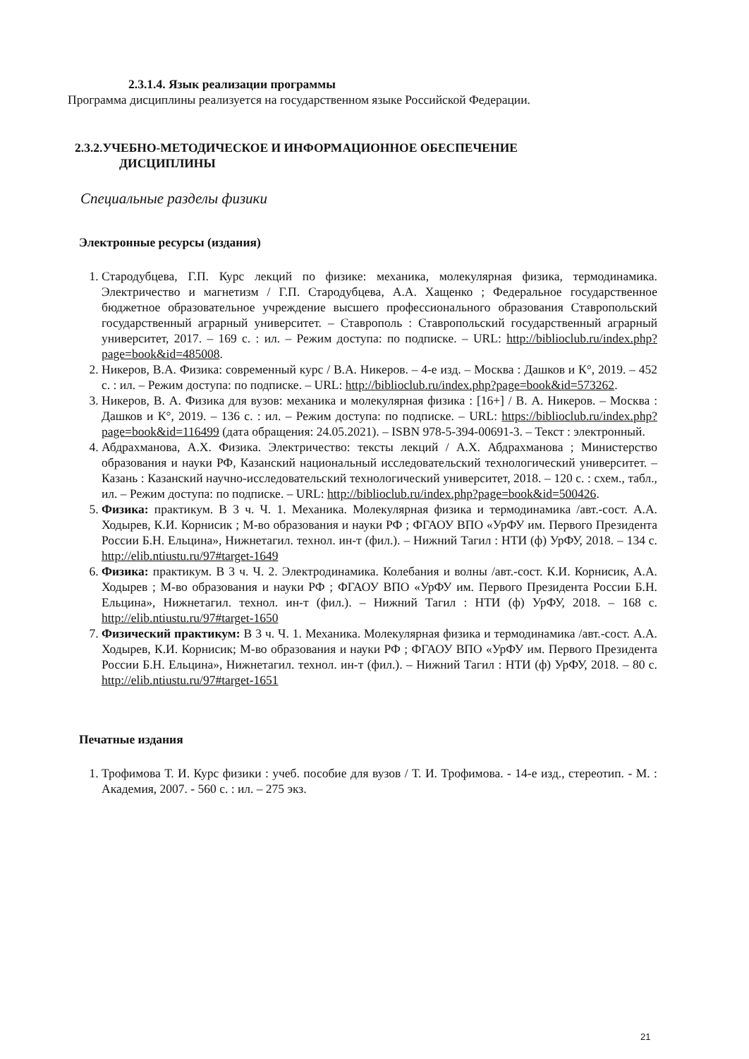2.3.1.4. Язык реализации программы
Программа дисциплины реализуется на государственном языке Российской Федерации.
2.3.2.УЧЕБНО-МЕТОДИЧЕСКОЕ И ИНФОРМАЦИОННОЕ ОБЕСПЕЧЕНИЕ
ДИСЦИПЛИНЫ
Специальные разделы физики
Электронные ресурсы (издания)
1. Стародубцева, Г.П. Курс лекций по физике: механика, молекулярная физика, термодинамика. Электричество и магнетизм / Г.П. Стародубцева, А.А. Хащенко ; Федеральное государственное бюджетное образовательное учреждение высшего профессионального образования Ставропольский государственный аграрный университет. – Ставрополь : Ставропольский государственный аграрный университет, 2017. – 169 с. : ил. – Режим доступа: по подписке. – URL: http://biblioclub.ru/index.php?page=book&id=485008.
2. Никеров, В.А. Физика: современный курс / В.А. Никеров. – 4-е изд. – Москва : Дашков и К°, 2019. – 452 с. : ил. – Режим доступа: по подписке. – URL: http://biblioclub.ru/index.php?page=book&id=573262.
3. Никеров, В. А. Физика для вузов: механика и молекулярная физика : [16+] / В. А. Никеров. – Москва : Дашков и К°, 2019. – 136 с. : ил. – Режим доступа: по подписке. – URL: https://biblioclub.ru/index.php?page=book&id=116499 (дата обращения: 24.05.2021). – ISBN 978-5-394-00691-3. – Текст : электронный.
4. Абдрахманова, А.Х. Физика. Электричество: тексты лекций / А.Х. Абдрахманова ; Министерство образования и науки РФ, Казанский национальный исследовательский технологический университет. – Казань : Казанский научно-исследовательский технологический университет, 2018. – 120 с. : схем., табл., ил. – Режим доступа: по подписке. – URL: http://biblioclub.ru/index.php?page=book&id=500426.
5. Физика: практикум. В 3 ч. Ч. 1. Механика. Молекулярная физика и термодинамика /авт.-сост. А.А. Ходырев, К.И. Корнисик ; М-во образования и науки РФ ; ФГАОУ ВПО «УрФУ им. Первого Президента России Б.Н. Ельцина», Нижнетагил. технол. ин-т (фил.). – Нижний Тагил : НТИ (ф) УрФУ, 2018. – 134 с. http://elib.ntiustu.ru/97#target-1649
6. Физика: практикум. В 3 ч. Ч. 2. Электродинамика. Колебания и волны /авт.-сост. К.И. Корнисик, А.А. Ходырев ; М-во образования и науки РФ ; ФГАОУ ВПО «УрФУ им. Первого Президента России Б.Н. Ельцина», Нижнетагил. технол. ин-т (фил.). – Нижний Тагил : НТИ (ф) УрФУ, 2018. – 168 с. http://elib.ntiustu.ru/97#target-1650
7. Физический практикум: В 3 ч. Ч. 1. Механика. Молекулярная физика и термодинамика /авт.-сост. А.А. Ходырев, К.И. Корнисик; М-во образования и науки РФ ; ФГАОУ ВПО «УрФУ им. Первого Президента России Б.Н. Ельцина», Нижнетагил. технол. ин-т (фил.). – Нижний Тагил : НТИ (ф) УрФУ, 2018. – 80 с. http://elib.ntiustu.ru/97#target-1651
Печатные издания
1. Трофимова Т. И. Курс физики : учеб. пособие для вузов / Т. И. Трофимова. - 14-е изд., стереотип. - М. : Академия, 2007. - 560 с. : ил. – 275 экз.
21